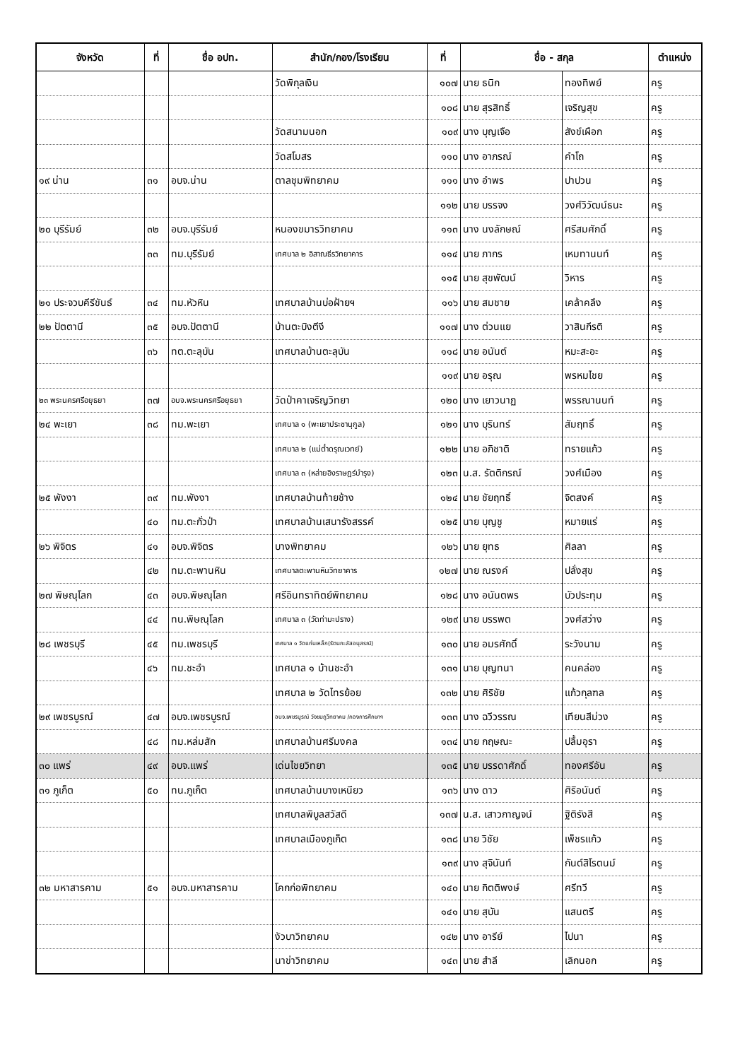| จังหวัด | ที่ | ชื่อ อปท. | สำนัก/กอง/โรงเรียน | ที่ | ชื่อ - สกุล | | ตำแหน่ง |
| --- | --- | --- | --- | --- | --- | --- | --- |
| | | | วัดพิกุลเงิน | ๑๐๗ | นาย ธนิก | ทองทิพย์ | ครู |
| | | | | ๑๐๘ | นาย สุรสิทธิ์ | เจริญสุข | ครู |
| | | | วัดสนามนอก | ๑๐๙ | นาง บุญเจือ | สังข์เผือก | ครู |
| | | | วัดสโมสร | ๑๑๐ | นาง อาภรณ์ | คำโถ | ครู |
| ๑๙ น่าน | ๓๑ | อบจ.น่าน | ตาลชุมพิทยาคม | ๑๑๑ | นาง อำพร | ปาปวน | ครู |
| | | | | ๑๑๒ | นาย บรรจง | วงศ์วิวัฒน์ธนะ | ครู |
| ๒๐ บุรีรัมย์ | ๓๒ | อบจ.บุรีรัมย์ | หนองขมารวิทยาคม | ๑๑๓ | นาง นงลักษณ์ | ศรีสมศักดิ์ | ครู |
| | ๓๓ | ทม.บุรีรัมย์ | เทศบาล ๒ อิสาณธีรวิทยาคาร | ๑๑๔ | นาย ภากร | เหมทานนท์ | ครู |
| | | | | ๑๑๕ | นาย สุขพัฒน์ | วิหาร | ครู |
| ๒๑ ประจวบคีรีขันธ์ | ๓๔ | ทม.หัวหิน | เทศบาลบ้านบ่อฝ้ายฯ | ๑๑๖ | นาย สมชาย | เคล้าคลึง | ครู |
| ๒๒ ปัตตานี | ๓๕ | อบจ.ปัตตานี | บ้านตะบิงตีงี | ๑๑๗ | นาง ต่วนแย | วาสินกีรติ | ครู |
| | ๓๖ | ทต.ตะลุบัน | เทศบาลบ้านตะลุบัน | ๑๑๘ | นาย อนันต์ | หมะสะอะ | ครู |
| | | | | ๑๑๙ | นาย อรุณ | พรหมไชย | ครู |
| ๒๓ พระนครศรีอยุธยา | ๓๗ | อบจ.พระนครศรีอยุธยา | วัดป่าคาเจริญวิทยา | ๑๒๐ | นาง เยาวนาฏ | พรรณานนท์ | ครู |
| ๒๔ พะเยา | ๓๘ | ทม.พะเยา | เทศบาล ๑ (พะเยาประชานุกูล) | ๑๒๑ | นาง บุรินทร์ | สัมฤทธิ์ | ครู |
| | | | เทศบาล ๒ (แม่ต๋ำดรุณเวทย์) | ๑๒๒ | นาย อภิชาติ | ทรายแก้ว | ครู |
| | | | เทศบาล ๓ (หล่ายอิงราษฎร์บำรุง) | ๑๒๓ | น.ส. รัตติกรณ์ | วงศ์เมือง | ครู |
| ๒๕ พังงา | ๓๙ | ทม.พังงา | เทศบาลบ้านท้ายช้าง | ๑๒๔ | นาย ชัยฤทธิ์ | จิตสงค์ | ครู |
| | ๔๐ | ทม.ตะกั่วป่า | เทศบาลบ้านเสนารังสรรค์ | ๑๒๕ | นาย บุญชู | หมายแร่ | ครู |
| ๒๖ พิจิตร | ๔๑ | อบจ.พิจิตร | บางพิทยาคม | ๑๒๖ | นาย ยุทธ | ศิลลา | ครู |
| | ๔๒ | ทม.ตะพานหิน | เทศบาลตะพานหินวิทยาคาร | ๑๒๗ | นาย ณรงค์ | ปลั่งสุข | ครู |
| ๒๗ พิษณุโลก | ๔๓ | อบจ.พิษณุโลก | ศรีอินทราทิตย์พิทยาคม | ๑๒๘ | นาง อนันตพร | บัวประทุม | ครู |
| | ๔๔ | ทน.พิษณุโลก | เทศบาล ๓ (วัดท่ามะปราง) | ๑๒๙ | นาย บรรพต | วงศ์สว่าง | ครู |
| ๒๘ เพชรบุรี | ๔๕ | ทม.เพชรบุรี | เทศบาล ๑ วัดแก่นเหล็ก(รัตนกะลัสอนุสรณ์) | ๑๓๐ | นาย อมรศักดิ์ | ระวังนาม | ครู |
| | ๔๖ | ทม.ชะอำ | เทศบาล ๑ บ้านชะอำ | ๑๓๑ | นาย บุญทนา | คนคล่อง | ครู |
| | | | เทศบาล ๒ วัดไทรย้อย | ๑๓๒ | นาย ศิริชัย | แก้วกุลฑล | ครู |
| ๒๙ เพชรบูรณ์ | ๔๗ | อบจ.เพชรบูรณ์ | อบจ.เพชรบูรณ์ วังชมภูวิทยาคม /กองการศึกษาฯ | ๑๓๓ | นาง ฉวีวรรณ | เทียนสีม่วง | ครู |
| | ๔๘ | ทม.หล่มสัก | เทศบาลบ้านศรีมงคล | ๑๓๔ | นาย กฤษณะ | ปลื้มอุรา | ครู |
| ๓๐ แพร่ | ๔๙ | อบจ.แพร่ | เด่นไชยวิทยา | ๑๓๕ | นาย บรรดาศักดิ์ | ทองศรีอัน | ครู |
| ๓๑ ภูเก็ต | ๕๐ | ทน.ภูเก็ต | เทศบาลบ้านบางเหนียว | ๑๓๖ | นาง ดาว | ศิริอนันต์ | ครู |
| | | | เทศบาลพิบูลสวัสดี | ๑๓๗ | น.ส. เสาวกาญจน์ | ฐิติรังสี | ครู |
| | | | เทศบาลเมืองภูเก็ต | ๑๓๘ | นาย วิชัย | เพ็ชรแก้ว | ครู |
| | | | | ๑๓๙ | นาง สุจินันท์ | กันต์สิโรตนม์ | ครู |
| ๓๒ มหาสารคาม | ๕๑ | อบจ.มหาสารคาม | โคกก่อพิทยาคม | ๑๔๐ | นาย กิตติพงษ์ | ศรีทวี | ครู |
| | | | | ๑๔๑ | นาย สุบัน | แสนตรี | ครู |
| | | | งัวบาวิทยาคม | ๑๔๒ | นาง อารีย์ | ไปนา | ครู |
| | | | นาข่าวิทยาคม | ๑๔๓ | นาย สำลี | เลิกนอก | ครู |